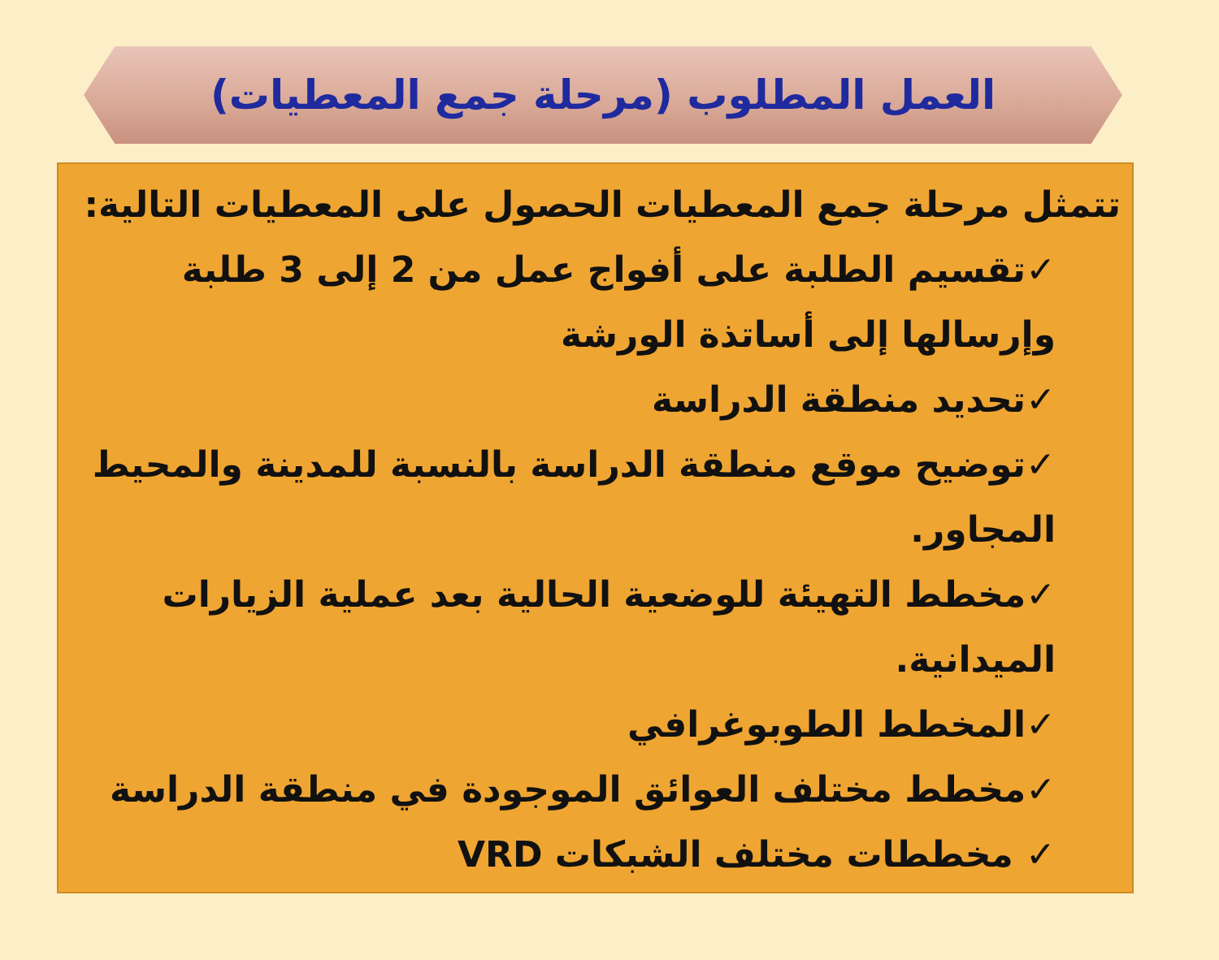العمل المطلوب (مرحلة جمع المعطيات)
تتمثل مرحلة جمع المعطيات الحصول على المعطيات التالية:
✓تقسيم الطلبة على أفواج عمل من 2 إلى 3 طلبة وإرسالها إلى أساتذة الورشة
✓تحديد منطقة الدراسة
✓توضيح موقع منطقة الدراسة بالنسبة للمدينة والمحيط المجاور.
✓مخطط التهيئة للوضعية الحالية بعد عملية الزيارات الميدانية.
✓المخطط الطوبوغرافي
✓مخطط مختلف العوائق الموجودة في منطقة الدراسة
✓ مخططات مختلف الشبكات VRD